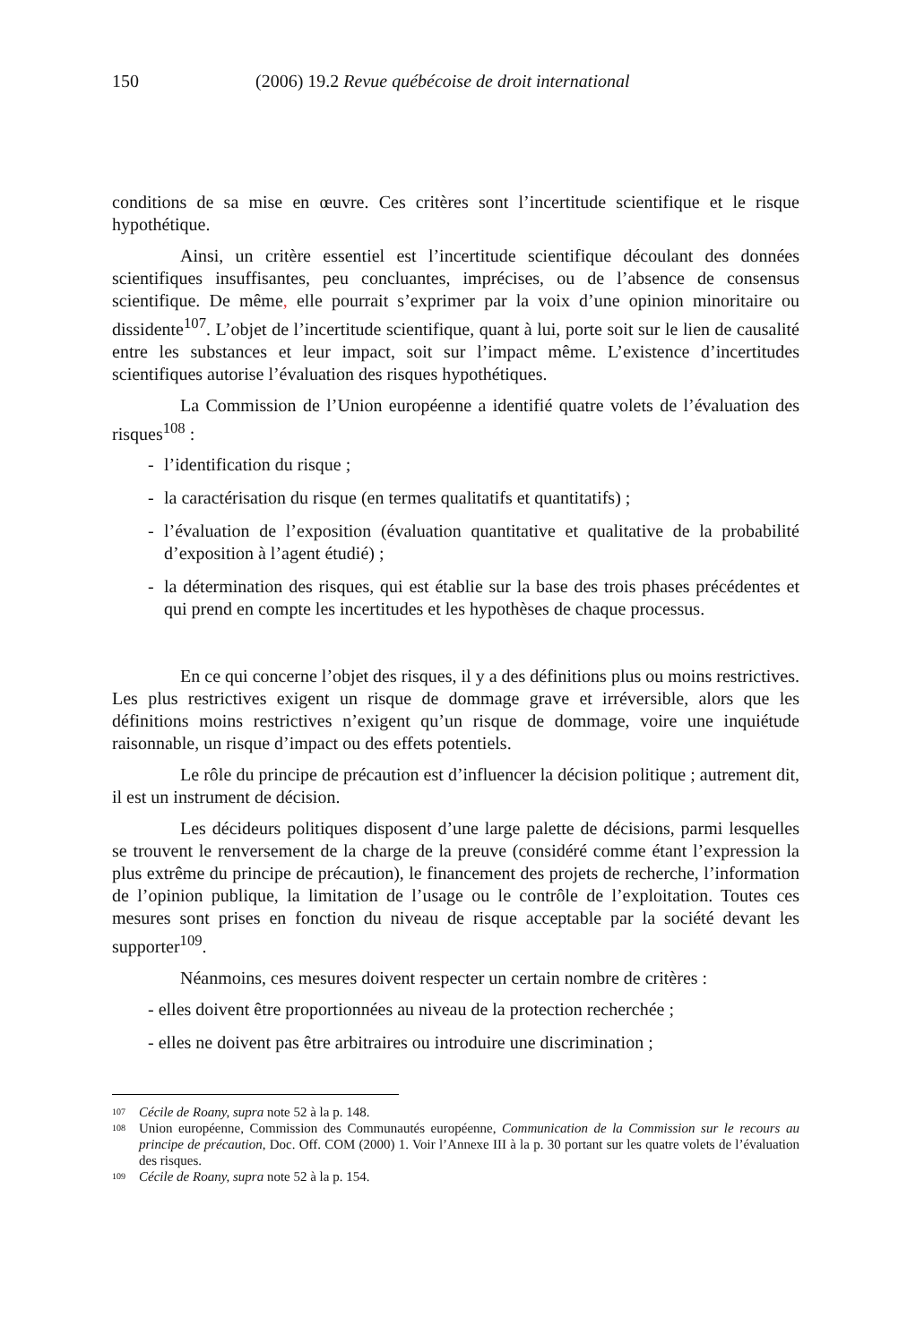150 (2006) 19.2 Revue québécoise de droit international
conditions de sa mise en œuvre. Ces critères sont l’incertitude scientifique et le risque hypothétique.
Ainsi, un critère essentiel est l’incertitude scientifique découlant des données scientifiques insuffisantes, peu concluantes, imprécises, ou de l’absence de consensus scientifique. De même, elle pourrait s’exprimer par la voix d’une opinion minoritaire ou dissidente<sup>107</sup>. L’objet de l’incertitude scientifique, quant à lui, porte soit sur le lien de causalité entre les substances et leur impact, soit sur l’impact même. L’existence d’incertitudes scientifiques autorise l’évaluation des risques hypothétiques.
La Commission de l’Union européenne a identifié quatre volets de l’évaluation des risques<sup>108</sup> :
- l’identification du risque ;
- la caractérisation du risque (en termes qualitatifs et quantitatifs) ;
- l’évaluation de l’exposition (évaluation quantitative et qualitative de la probabilité d’exposition à l’agent étudié) ;
- la détermination des risques, qui est établie sur la base des trois phases précédentes et qui prend en compte les incertitudes et les hypothèses de chaque processus.
En ce qui concerne l’objet des risques, il y a des définitions plus ou moins restrictives. Les plus restrictives exigent un risque de dommage grave et irréversible, alors que les définitions moins restrictives n’exigent qu’un risque de dommage, voire une inquiétude raisonnable, un risque d’impact ou des effets potentiels.
Le rôle du principe de précaution est d’influencer la décision politique ; autrement dit, il est un instrument de décision.
Les décideurs politiques disposent d’une large palette de décisions, parmi lesquelles se trouvent le renversement de la charge de la preuve (considéré comme étant l’expression la plus extrême du principe de précaution), le financement des projets de recherche, l’information de l’opinion publique, la limitation de l’usage ou le contrôle de l’exploitation. Toutes ces mesures sont prises en fonction du niveau de risque acceptable par la société devant les supporter<sup>109</sup>.
Néanmoins, ces mesures doivent respecter un certain nombre de critères :
- elles doivent être proportionnées au niveau de la protection recherchée ;
- elles ne doivent pas être arbitraires ou introduire une discrimination ;
<sup>107</sup> Cécile de Roany, supra note 52 à la p. 148.
<sup>108</sup> Union européenne, Commission des Communautés européenne, Communication de la Commission sur le recours au principe de précaution, Doc. Off. COM (2000) 1. Voir l’Annexe III à la p. 30 portant sur les quatre volets de l’évaluation des risques.
<sup>109</sup> Cécile de Roany, supra note 52 à la p. 154.